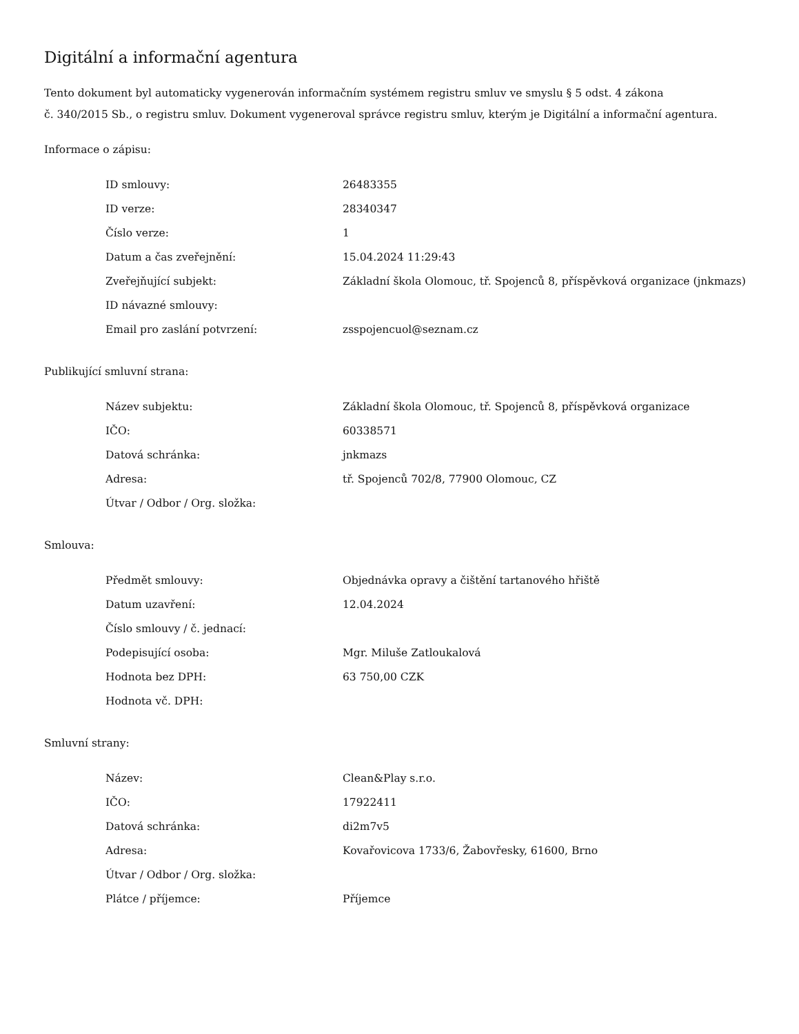Digitální a informační agentura
Tento dokument byl automaticky vygenerován informačním systémem registru smluv ve smyslu § 5 odst. 4 zákona
č. 340/2015 Sb., o registru smluv. Dokument vygeneroval správce registru smluv, kterým je Digitální a informační agentura.
Informace o zápisu:
| ID smlouvy: | 26483355 |
| ID verze: | 28340347 |
| Číslo verze: | 1 |
| Datum a čas zveřejnění: | 15.04.2024 11:29:43 |
| Zveřejňující subjekt: | Základní škola Olomouc, tř. Spojenců 8, příspěvková organizace (jnkmazs) |
| ID návazné smlouvy: | |
| Email pro zaslání potvrzení: | zsspojencuol@seznam.cz |
Publikující smluvní strana:
| Název subjektu: | Základní škola Olomouc, tř. Spojenců 8, příspěvková organizace |
| IČO: | 60338571 |
| Datová schránka: | jnkmazs |
| Adresa: | tř. Spojenců 702/8, 77900 Olomouc, CZ |
| Útvar / Odbor / Org. složka: | |
Smlouva:
| Předmět smlouvy: | Objednávka opravy a čištění tartanového hřiště |
| Datum uzavření: | 12.04.2024 |
| Číslo smlouvy / č. jednací: | |
| Podepisující osoba: | Mgr. Miluše Zatloukalová |
| Hodnota bez DPH: | 63 750,00 CZK |
| Hodnota vč. DPH: | |
Smluvní strany:
| Název: | Clean&Play s.r.o. |
| IČO: | 17922411 |
| Datová schránka: | di2m7v5 |
| Adresa: | Kovařovicova 1733/6, Žabovřesky, 61600, Brno |
| Útvar / Odbor / Org. složka: | |
| Plátce / příjemce: | Příjemce |